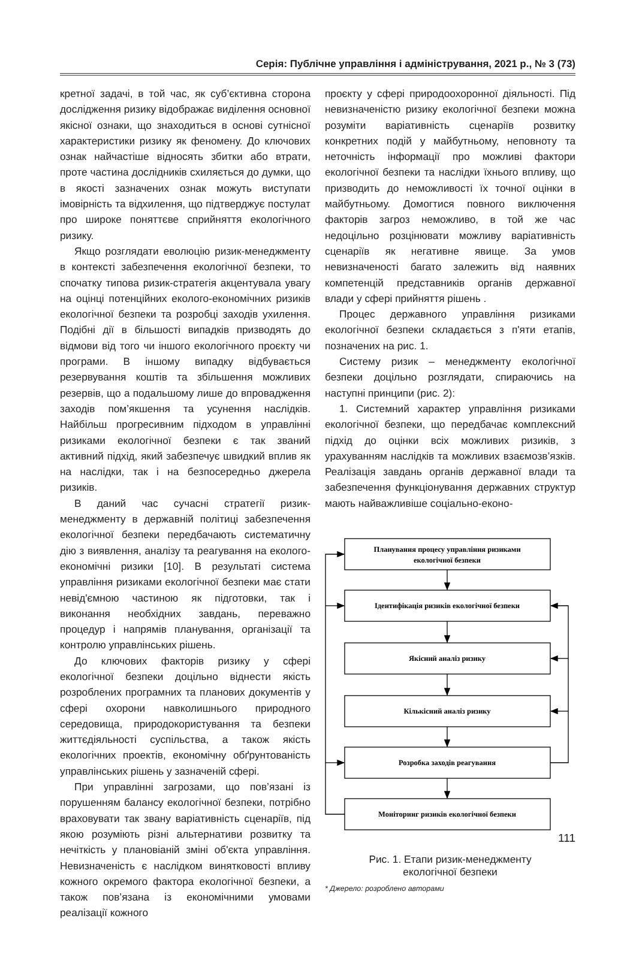Серія: Публічне управління і адміністрування, 2021 р., № 3 (73)
кретної задачі, в той час, як суб’єктивна сторона дослідження ризику відображає виділення основної якісної ознаки, що знаходиться в основі сутнісної характеристики ризику як феномену. До ключових ознак найчастіше відносять збитки або втрати, проте частина дослідників схиляється до думки, що в якості зазначених ознак можуть виступати імовірність та відхилення, що підтверджує постулат про широке поняттєве сприйняття екологічного ризику.
Якщо розглядати еволюцію ризик-менеджменту в контексті забезпечення екологічної безпеки, то спочатку типова ризик-стратегія акцентувала увагу на оцінці потенційних еколого-економічних ризиків екологічної безпеки та розробці заходів ухилення. Подібні дії в більшості випадків призводять до відмови від того чи іншого екологічного проєкту чи програми. В іншому випадку відбувається резервування коштів та збільшення можливих резервів, що а подальшому лише до впровадження заходів пом’якшення та усунення наслідків. Найбільш прогресивним підходом в управлінні ризиками екологічної безпеки є так званий активний підхід, який забезпечує швидкий вплив як на наслідки, так і на безпосередньо джерела ризиків.
В даний час сучасні стратегії ризик-менеджменту в державній політиці забезпечення екологічної безпеки передбачають систематичну дію з виявлення, аналізу та реагування на еколого-економічні ризики [10]. В результаті система управління ризиками екологічної безпеки має стати невід'ємною частиною як підготовки, так і виконання необхідних завдань, переважно процедур і напрямів планування, організації та контролю управлінських рішень.
До ключових факторів ризику у сфері екологічної безпеки доцільно віднести якість розроблених програмних та планових документів у сфері охорони навколишнього природного середовища, природокористування та безпеки життєдіяльності суспільства, а також якість екологічних проектів, економічну обґрунтованість управлінських рішень у зазначеній сфері.
При управлінні загрозами, що пов’язані із порушенням балансу екологічної безпеки, потрібно враховувати так звану варіативність сценаріїв, під якою розуміють різні альтернативи розвитку та нечіткість у плановіаній зміні об'єкта управління. Невизначеність є наслідком винятковості впливу кожного окремого фактора екологічної безпеки, а також пов’язана із економічними умовами реалізації кожного
проєкту у сфері природоохоронної діяльності. Під невизначеністю ризику екологічної безпеки можна розуміти варіативність сценаріїв розвитку конкретних подій у майбутньому, неповноту та неточність інформації про можливі фактори екологічної безпеки та наслідки їхнього впливу, що призводить до неможливості їх точної оцінки в майбутньому. Домогтися повного виключення факторів загроз неможливо, в той же час недоцільно розцінювати можливу варіативність сценаріїв як негативне явище. За умов невизначеності багато залежить від наявних компетенцій представників органів державної влади у сфері прийняття рішень .
Процес державного управління ризиками екологічної безпеки складається з п'яти етапів, позначених на рис. 1.
Систему ризик – менеджменту екологічної безпеки доцільно розглядати, спираючись на наступні принципи (рис. 2):
1. Системний характер управління ризиками екологічної безпеки, що передбачає комплексний підхід до оцінки всіх можливих ризиків, з урахуванням наслідків та можливих взаємозв’язків. Реалізація завдань органів державної влади та забезпечення функціонування державних структур мають найважливіше соціально-еконо-
Планування процесу управління ризиками
екологічної безпеки
Ідентифікація ризиків екологічної безпеки
Якісний аналіз ризику
Кількісний аналіз ризику
Розробка заходів реагування
Моніторинг ризиків екологічної безпеки
Рис. 1. Етапи ризик-менеджменту
екологічної безпеки
* Джерело: розроблено авторами
111